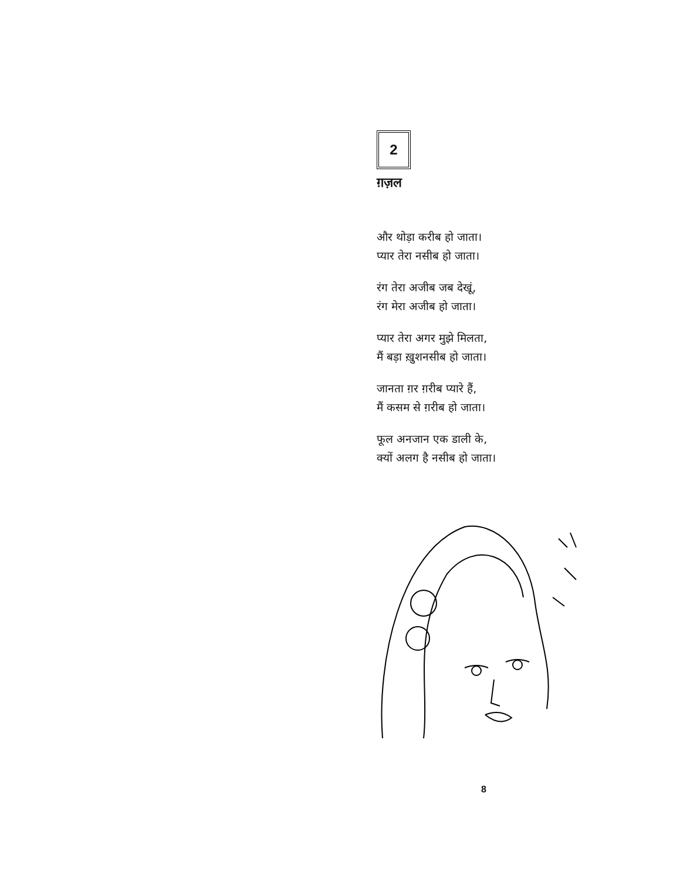2
ग़ज़ल
और थोड़ा करीब हो जाता।
प्यार तेरा नसीब हो जाता।
रंग तेरा अजीब जब देखूं,
रंग मेरा अजीब हो जाता।
प्यार तेरा अगर मुझे मिलता,
मैं बड़ा ख़ुशनसीब हो जाता।
जानता ग़र ग़रीब प्यारे हैं,
मैं कसम से ग़रीब हो जाता।
फूल अनजान एक डाली के,
क्यों अलग है नसीब हो जाता।
8